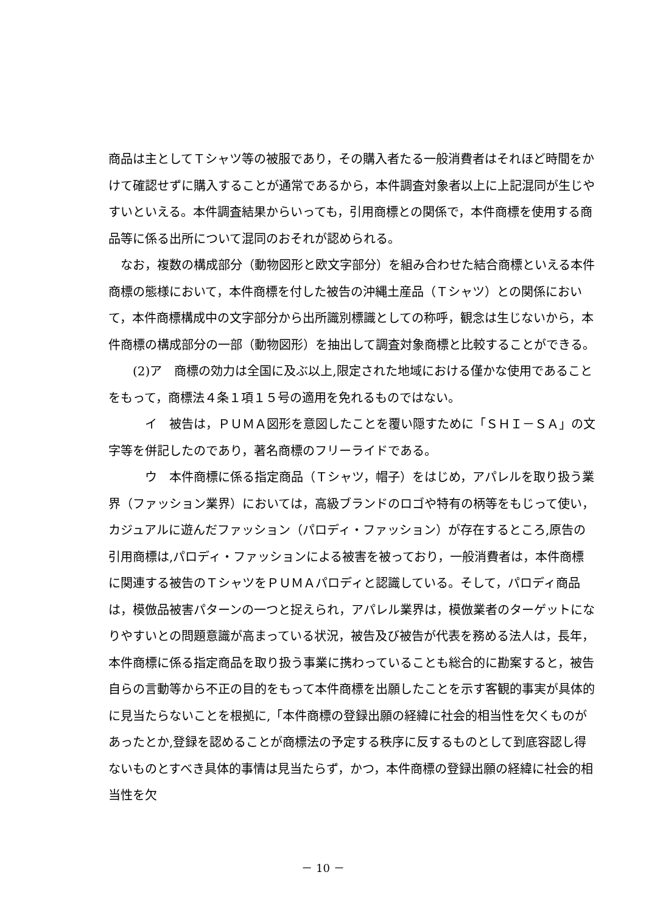商品は主としてＴシャツ等の被服であり，その購入者たる一般消費者はそれほど時間をかけて確認せずに購入することが通常であるから，本件調査対象者以上に上記混同が生じやすいといえる。本件調査結果からいっても，引用商標との関係で，本件商標を使用する商品等に係る出所について混同のおそれが認められる。
　なお，複数の構成部分（動物図形と欧文字部分）を組み合わせた結合商標といえる本件商標の態様において，本件商標を付した被告の沖縄土産品（Ｔシャツ）との関係において，本件商標構成中の文字部分から出所識別標識としての称呼，観念は生じないから，本件商標の構成部分の一部（動物図形）を抽出して調査対象商標と比較することができる。
　　(2)ア　商標の効力は全国に及ぶ以上,限定された地域における僅かな使用であることをもって，商標法４条１項１５号の適用を免れるものではない。
　　　イ　被告は，ＰＵＭＡ図形を意図したことを覆い隠すために「ＳＨＩ－ＳＡ」の文字等を併記したのであり，著名商標のフリーライドである。
　　　ウ　本件商標に係る指定商品（Ｔシャツ，帽子）をはじめ，アパレルを取り扱う業界（ファッション業界）においては，高級ブランドのロゴや特有の柄等をもじって使い，カジュアルに遊んだファッション（パロディ・ファッション）が存在するところ,原告の引用商標は,パロディ・ファッションによる被害を被っており，一般消費者は，本件商標に関連する被告のＴシャツをＰＵＭＡパロディと認識している。そして，パロディ商品は，模倣品被害パターンの一つと捉えられ，アパレル業界は，模倣業者のターゲットになりやすいとの問題意識が高まっている状況，被告及び被告が代表を務める法人は，長年，本件商標に係る指定商品を取り扱う事業に携わっていることも総合的に勘案すると，被告自らの言動等から不正の目的をもって本件商標を出願したことを示す客観的事実が具体的に見当たらないことを根拠に,「本件商標の登録出願の経緯に社会的相当性を欠くものがあったとか,登録を認めることが商標法の予定する秩序に反するものとして到底容認し得ないものとすべき具体的事情は見当たらず，かつ，本件商標の登録出願の経緯に社会的相当性を欠
－ 10 －